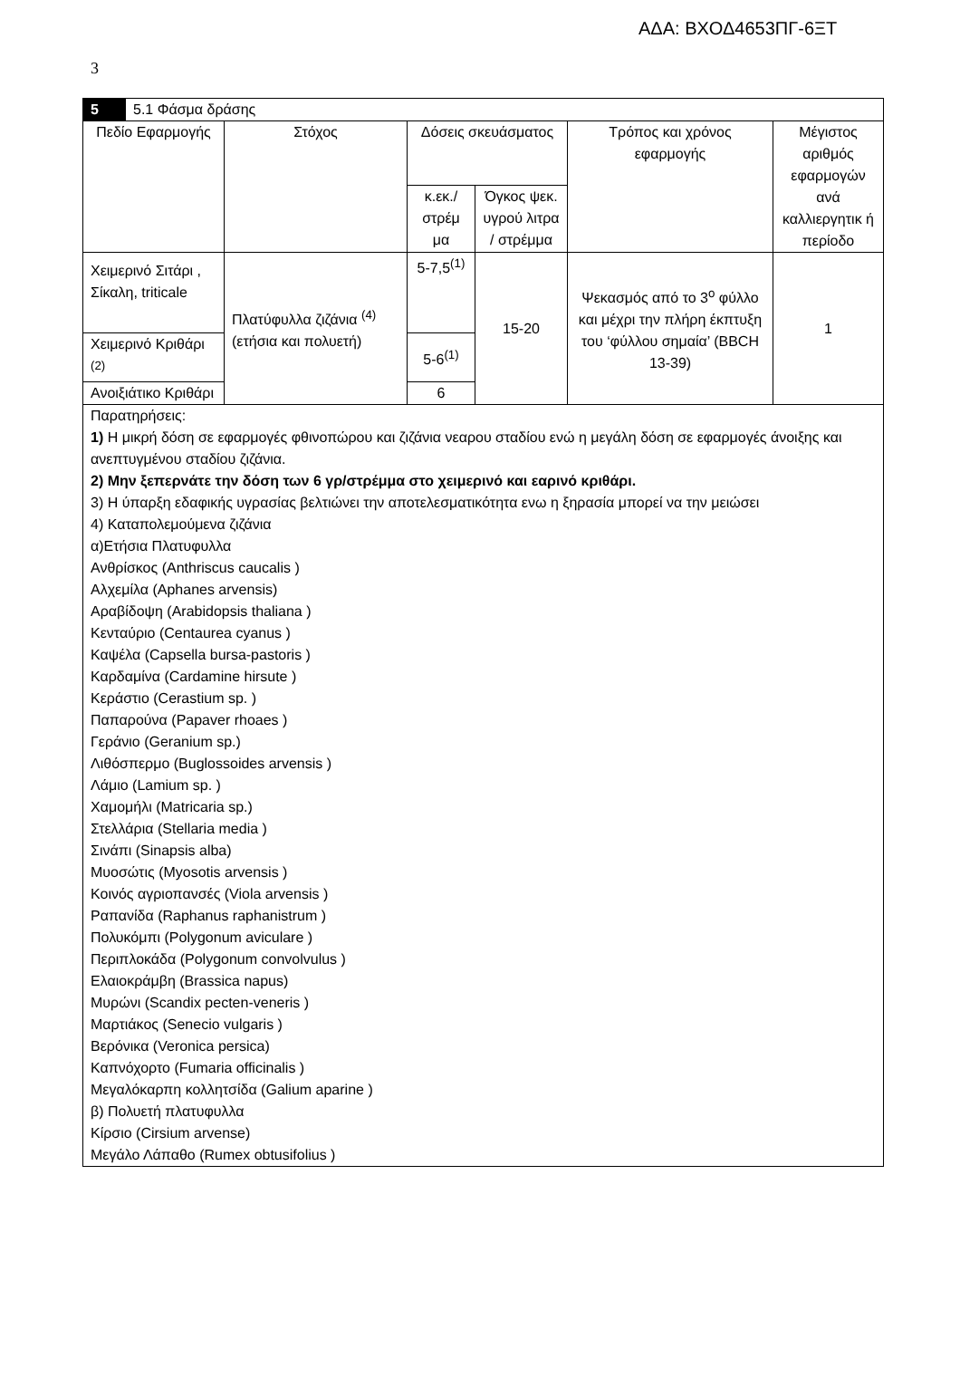ΑΔΑ: ΒΧΟΔ4653ΠΓ-6ΞΤ
3
| 5 | 5.1 Φάσμα δράσης | | | | | |
| Πεδίο Εφαρμογής | | Στόχος | Δόσεις σκευάσματος | | Τρόπος και χρόνος εφαρμογής | Μέγιστος αριθμός εφαρμογών ανά καλλιεργητικ ή περίοδο |
| | | | κ.εκ./ στρέμ μα | Όγκος ψεκ. υγρού λιτρα / στρέμμα | | |
| Χειμερινό Σιτάρι , Σίκαλη, triticale | | Πλατύφυλλα ζιζάνια <sup>(4)</sup> (ετήσια και πολυετή) | 5-7,5<sup>(1)</sup> | 15-20 | Ψεκασμός από το 3<sup>ο</sup> φύλλο και μέχρι την πλήρη έκπτυξη του ‘φύλλου σημαία’ (BBCH 13-39) | 1 |
| Χειμερινό Κριθάρι <sup>(2)</sup> | | | 5-6<sup>(1)</sup> | | | |
| Ανοιξιάτικο Κριθάρι | | | 6 | | | |
| Παρατηρήσεις: 1) Η μικρή δόση σε εφαρμογές φθινοπώρου και ζιζάνια νεαρου σταδίου ενώ η μεγάλη δόση σε εφαρμογές άνοιξης και ανεπτυγμένου σταδίου ζιζάνια. 2) Μην ξεπερνάτε την δόση των 6 γρ/στρέμμα στο χειμερινό και εαρινό κριθάρι. 3) Η ύπαρξη εδαφικής υγρασίας βελτιώνει την αποτελεσματικότητα ενω η ξηρασία μπορεί να την μειώσει 4) Καταπολεμούμενα ζιζάνια α)Ετήσια Πλατυφυλλα Ανθρίσκος (Anthriscus caucalis ) Αλχεμίλα (Aphanes arvensis) Αραβίδοψη (Arabidopsis thaliana ) Κενταύριο (Centaurea cyanus ) Καψέλα (Capsella bursa-pastoris ) Καρδαμίνα (Cardamine hirsute ) Κεράστιο (Cerastium sp. ) Παπαρούνα (Papaver rhoaes ) Γεράνιο (Geranium sp.) Λιθόσπερμο (Buglossoides arvensis ) Λάμιο (Lamium sp. ) Χαμομήλι (Matricaria sp.) Στελλάρια (Stellaria media ) Σινάπι (Sinapsis alba) Μυοσώτις (Myosotis arvensis ) Κοινός αγριοπανσές (Viola arvensis ) Ραπανίδα (Raphanus raphanistrum ) Πολυκόμπι (Polygonum aviculare ) Περιπλοκάδα (Polygonum convolvulus ) Ελαιοκράμβη (Brassica napus) Μυρώνι (Scandix pecten-veneris ) Μαρτιάκος (Senecio vulgaris ) Βερόνικα (Veronica persica) Καπνόχορτο (Fumaria officinalis ) Μεγαλόκαρπη κολλητσίδα (Galium aparine ) β) Πολυετή πλατυφυλλα Κίρσιο (Cirsium arvense) Μεγάλο Λάπαθο (Rumex obtusifolius ) | | | | | | |